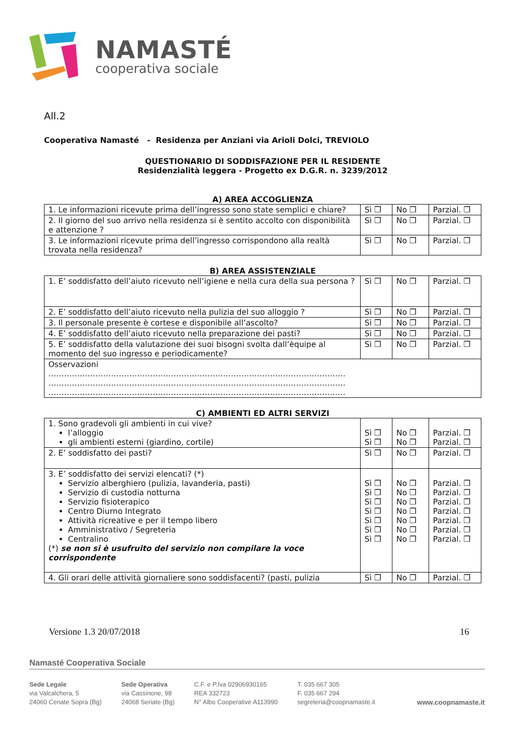NAMASTÉ
cooperativa sociale
All.2
Cooperativa Namasté - Residenza per Anziani via Arioli Dolci, TREVIOLO
QUESTIONARIO DI SODDISFAZIONE PER IL RESIDENTE
Residenzialità leggera - Progetto ex D.G.R. n. 3239/2012
A) AREA ACCOGLIENZA
| 1. Le informazioni ricevute prima dell’ingresso sono state semplici e chiare? | Sì ❒ | No ❒ | Parzial. ❒ |
| 2. Il giorno del suo arrivo nella residenza si è sentito accolto con disponibilità e attenzione ? | Sì ❒ | No ❒ | Parzial. ❒ |
| 3. Le informazioni ricevute prima dell’ingresso corrispondono alla realtà trovata nella residenza? | Sì ❒ | No ❒ | Parzial. ❒ |
B) AREA ASSISTENZIALE
| 1. E’ soddisfatto dell’aiuto ricevuto nell’igiene e nella cura della sua persona ? | Sì ❒ | No ❒ | Parzial. ❒ |
| 2. E’ soddisfatto dell’aiuto ricevuto nella pulizia del suo alloggio ? | Sì ❒ | No ❒ | Parzial. ❒ |
| 3. Il personale presente è cortese e disponibile all’ascolto? | Sì ❒ | No ❒ | Parzial. ❒ |
| 4. E’ soddisfatto dell’aiuto ricevuto nella preparazione dei pasti? | Sì ❒ | No ❒ | Parzial. ❒ |
| 5. E’ soddisfatto della valutazione dei suoi bisogni svolta dall’èquipe al momento del suo ingresso e periodicamente? | Sì ❒ | No ❒ | Parzial. ❒ |
| Osservazioni …………………………………………………………………………………………………… …………………………………………………………………………………………………… …………………………………………………………………………………………………… | | | |
C) AMBIENTI ED ALTRI SERVIZI
| 1. Sono gradevoli gli ambienti in cui vive? l’alloggio gli ambienti esterni (giardino, cortile) | Sì ❒ Sì ❒ | No ❒ No ❒ | Parzial. ❒ Parzial. ❒ |
| 2. E’ soddisfatto dei pasti? | Sì ❒ | No ❒ | Parzial. ❒ |
| 3. E’ soddisfatto dei servizi elencati? (*) Servizio alberghiero (pulizia, lavanderia, pasti) Servizio di custodia notturna Servizio fisioterapico Centro Diurno Integrato Attività ricreative e per il tempo libero Amministrativo / Segreteria Centralino (*) se non si è usufruito del servizio non compilare la voce corrispondente | Sì ❒ Sì ❒ Sì ❒ Sì ❒ Sì ❒ Sì ❒ Sì ❒ | No ❒ No ❒ No ❒ No ❒ No ❒ No ❒ No ❒ | Parzial. ❒ Parzial. ❒ Parzial. ❒ Parzial. ❒ Parzial. ❒ Parzial. ❒ Parzial. ❒ |
| 4. Gli orari delle attività giornaliere sono soddisfacenti? (pasti, pulizia | Sì ❒ | No ❒ | Parzial. ❒ |
Versione 1.3 20/07/2018 16
Namasté Cooperativa Sociale
Sede Legale
via Valcalchera, 5
24060 Cenate Sopra (Bg)
Sede Operativa
via Cassinone, 98
24068 Seriate (Bg)
C.F. e P.Iva 02906930165
REA 332723
N° Albo Cooperative A113990
T. 035 667 305
F. 035 667 294
segreteria@coopnamaste.it
www.coopnamaste.it